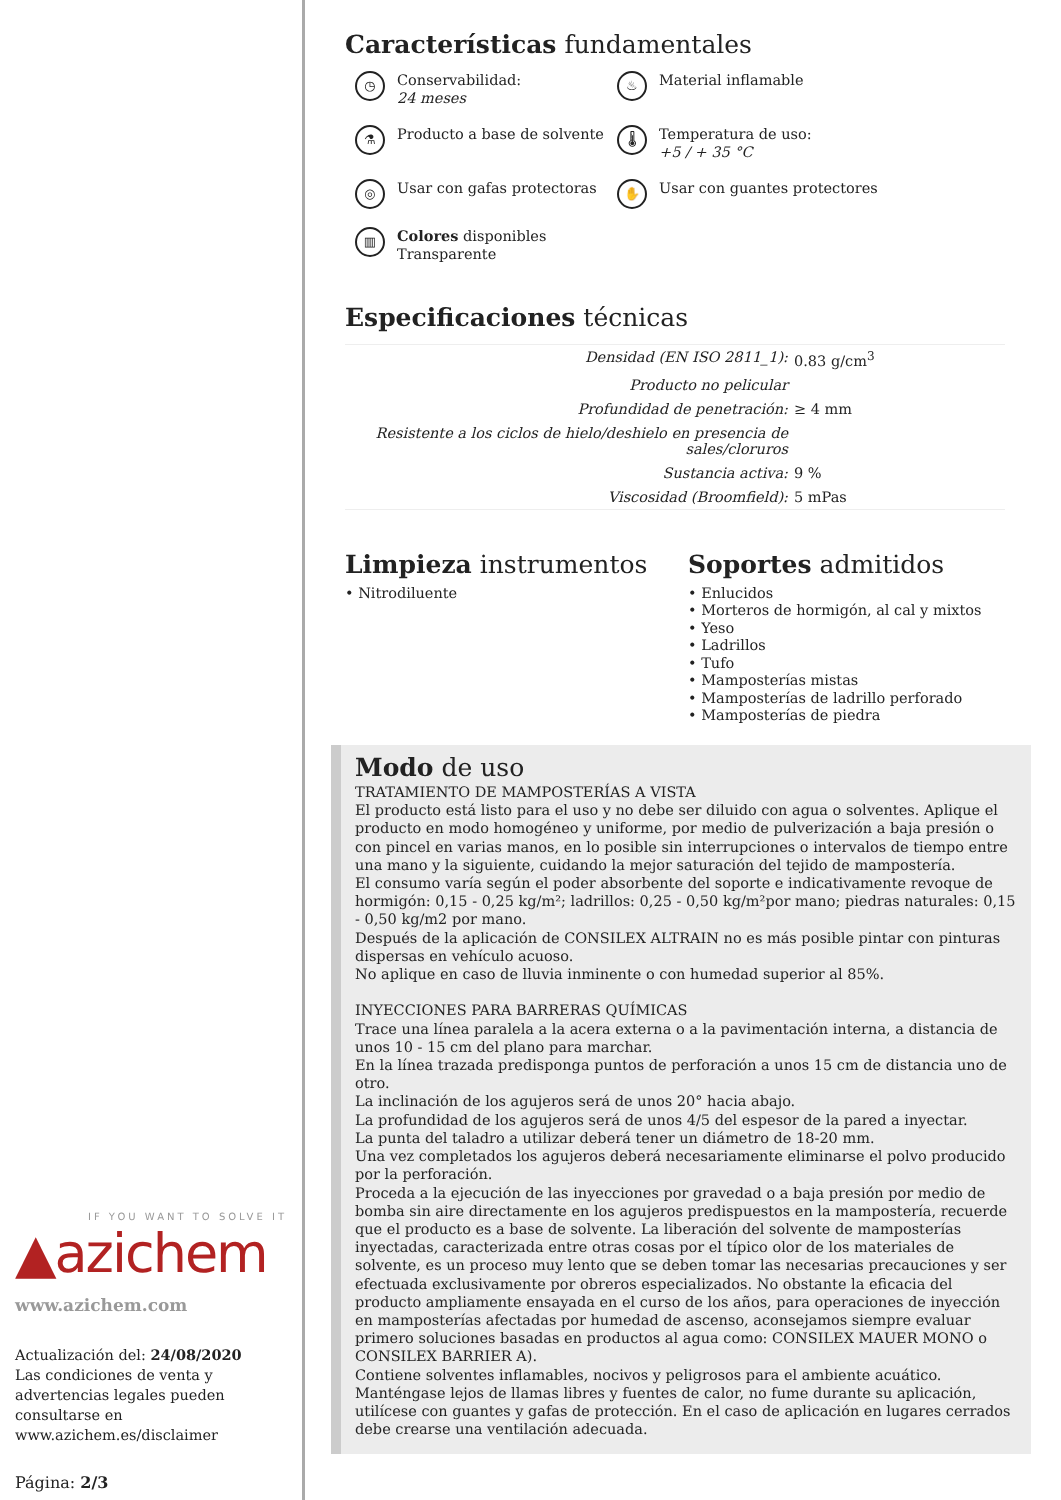Características fundamentales
◷ Conservabilidad:
24 meses
♨ Material inflamable
⚗ Producto a base de solvente
🌡 Temperatura de uso:
+5 / + 35 °C
◎ Usar con gafas protectoras
✋ Usar con guantes protectores
▥ Colores disponibles
Transparente
Especificaciones técnicas
| Densidad (EN ISO 2811_1): | 0.83 g/cm<sup>3</sup> |
| Producto no pelicular | |
| Profundidad de penetración: | ≥ 4 mm |
| Resistente a los ciclos de hielo/deshielo en presencia de sales/cloruros | |
| Sustancia activa: | 9 % |
| Viscosidad (Broomfield): | 5 mPas |
Limpieza instrumentos
• Nitrodiluente
Soportes admitidos
• Enlucidos
• Morteros de hormigón, al cal y mixtos
• Yeso
• Ladrillos
• Tufo
• Mamposterías mistas
• Mamposterías de ladrillo perforado
• Mamposterías de piedra
Modo de uso
TRATAMIENTO DE MAMPOSTERÍAS A VISTA
El producto está listo para el uso y no debe ser diluido con agua o solventes. Aplique el producto en modo homogéneo y uniforme, por medio de pulverización a baja presión o con pincel en varias manos, en lo posible sin interrupciones o intervalos de tiempo entre una mano y la siguiente, cuidando la mejor saturación del tejido de mampostería.
El consumo varía según el poder absorbente del soporte e indicativamente revoque de hormigón: 0,15 - 0,25 kg/m²; ladrillos: 0,25 - 0,50 kg/m²por mano; piedras naturales: 0,15 - 0,50 kg/m2 por mano.
Después de la aplicación de CONSILEX ALTRAIN no es más posible pintar con pinturas dispersas en vehículo acuoso.
No aplique en caso de lluvia inminente o con humedad superior al 85%.
INYECCIONES PARA BARRERAS QUÍMICAS
Trace una línea paralela a la acera externa o a la pavimentación interna, a distancia de unos 10 - 15 cm del plano para marchar.
En la línea trazada predisponga puntos de perforación a unos 15 cm de distancia uno de otro.
La inclinación de los agujeros será de unos 20° hacia abajo.
La profundidad de los agujeros será de unos 4/5 del espesor de la pared a inyectar.
La punta del taladro a utilizar deberá tener un diámetro de 18-20 mm.
Una vez completados los agujeros deberá necesariamente eliminarse el polvo producido por la perforación.
Proceda a la ejecución de las inyecciones por gravedad o a baja presión por medio de bomba sin aire directamente en los agujeros predispuestos en la mampostería, recuerde que el producto es a base de solvente. La liberación del solvente de mamposterías inyectadas, caracterizada entre otras cosas por el típico olor de los materiales de solvente, es un proceso muy lento que se deben tomar las necesarias precauciones y ser efectuada exclusivamente por obreros especializados. No obstante la eficacia del producto ampliamente ensayada en el curso de los años, para operaciones de inyección en mamposterías afectadas por humedad de ascenso, aconsejamos siempre evaluar primero soluciones basadas en productos al agua como: CONSILEX MAUER MONO o CONSILEX BARRIER A).
Contiene solventes inflamables, nocivos y peligrosos para el ambiente acuático. Manténgase lejos de llamas libres y fuentes de calor, no fume durante su aplicación, utilícese con guantes y gafas de protección. En el caso de aplicación en lugares cerrados debe crearse una ventilación adecuada.
IF YOU WANT TO SOLVE IT
▲azichem
www.azichem.com
Actualización del: 24/08/2020
Las condiciones de venta y advertencias legales pueden consultarse en www.azichem.es/disclaimer
Página: 2/3